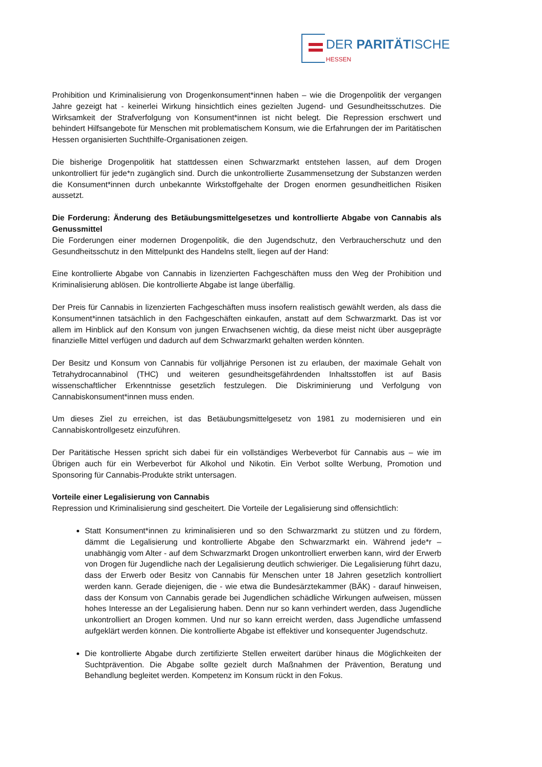DER PARITÄTISCHE
HESSEN
Prohibition und Kriminalisierung von Drogenkonsument*innen haben – wie die Drogenpolitik der vergangen Jahre gezeigt hat - keinerlei Wirkung hinsichtlich eines gezielten Jugend- und Gesundheitsschutzes. Die Wirksamkeit der Strafverfolgung von Konsument*innen ist nicht belegt. Die Repression erschwert und behindert Hilfsangebote für Menschen mit problematischem Konsum, wie die Erfahrungen der im Paritätischen Hessen organisierten Suchthilfe-Organisationen zeigen.
Die bisherige Drogenpolitik hat stattdessen einen Schwarzmarkt entstehen lassen, auf dem Drogen unkontrolliert für jede*n zugänglich sind. Durch die unkontrollierte Zusammensetzung der Substanzen werden die Konsument*innen durch unbekannte Wirkstoffgehalte der Drogen enormen gesundheitlichen Risiken aussetzt.
Die Forderung: Änderung des Betäubungsmittelgesetzes und kontrollierte Abgabe von Cannabis als Genussmittel
Die Forderungen einer modernen Drogenpolitik, die den Jugendschutz, den Verbraucherschutz und den Gesundheitsschutz in den Mittelpunkt des Handelns stellt, liegen auf der Hand:
Eine kontrollierte Abgabe von Cannabis in lizenzierten Fachgeschäften muss den Weg der Prohibition und Kriminalisierung ablösen. Die kontrollierte Abgabe ist lange überfällig.
Der Preis für Cannabis in lizenzierten Fachgeschäften muss insofern realistisch gewählt werden, als dass die Konsument*innen tatsächlich in den Fachgeschäften einkaufen, anstatt auf dem Schwarzmarkt. Das ist vor allem im Hinblick auf den Konsum von jungen Erwachsenen wichtig, da diese meist nicht über ausgeprägte finanzielle Mittel verfügen und dadurch auf dem Schwarzmarkt gehalten werden könnten.
Der Besitz und Konsum von Cannabis für volljährige Personen ist zu erlauben, der maximale Gehalt von Tetrahydrocannabinol (THC) und weiteren gesundheitsgefährdenden Inhaltsstoffen ist auf Basis wissenschaftlicher Erkenntnisse gesetzlich festzulegen. Die Diskriminierung und Verfolgung von Cannabiskonsument*innen muss enden.
Um dieses Ziel zu erreichen, ist das Betäubungsmittelgesetz von 1981 zu modernisieren und ein Cannabiskontrollgesetz einzuführen.
Der Paritätische Hessen spricht sich dabei für ein vollständiges Werbeverbot für Cannabis aus – wie im Übrigen auch für ein Werbeverbot für Alkohol und Nikotin. Ein Verbot sollte Werbung, Promotion und Sponsoring für Cannabis-Produkte strikt untersagen.
Vorteile einer Legalisierung von Cannabis
Repression und Kriminalisierung sind gescheitert. Die Vorteile der Legalisierung sind offensichtlich:
Statt Konsument*innen zu kriminalisieren und so den Schwarzmarkt zu stützen und zu fördern, dämmt die Legalisierung und kontrollierte Abgabe den Schwarzmarkt ein. Während jede*r – unabhängig vom Alter - auf dem Schwarzmarkt Drogen unkontrolliert erwerben kann, wird der Erwerb von Drogen für Jugendliche nach der Legalisierung deutlich schwieriger. Die Legalisierung führt dazu, dass der Erwerb oder Besitz von Cannabis für Menschen unter 18 Jahren gesetzlich kontrolliert werden kann. Gerade diejenigen, die - wie etwa die Bundesärztekammer (BÄK) - darauf hinweisen, dass der Konsum von Cannabis gerade bei Jugendlichen schädliche Wirkungen aufweisen, müssen hohes Interesse an der Legalisierung haben. Denn nur so kann verhindert werden, dass Jugendliche unkontrolliert an Drogen kommen. Und nur so kann erreicht werden, dass Jugendliche umfassend aufgeklärt werden können. Die kontrollierte Abgabe ist effektiver und konsequenter Jugendschutz.
Die kontrollierte Abgabe durch zertifizierte Stellen erweitert darüber hinaus die Möglichkeiten der Suchtprävention. Die Abgabe sollte gezielt durch Maßnahmen der Prävention, Beratung und Behandlung begleitet werden. Kompetenz im Konsum rückt in den Fokus.